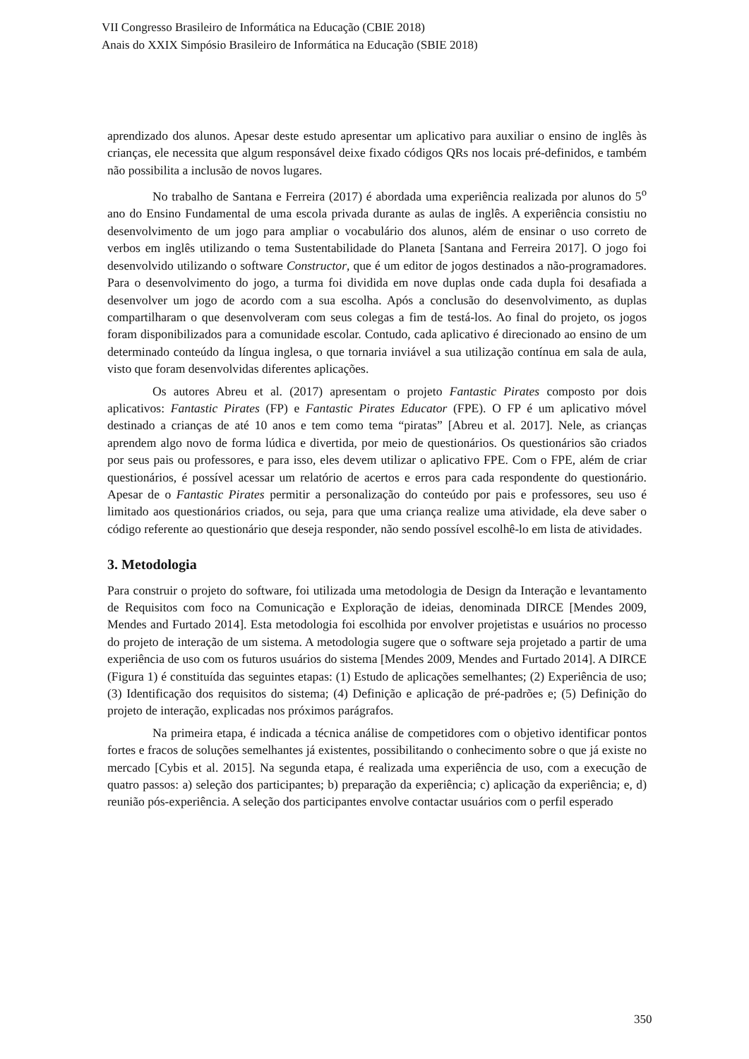VII Congresso Brasileiro de Informática na Educação (CBIE 2018)
Anais do XXIX Simpósio Brasileiro de Informática na Educação (SBIE 2018)
aprendizado dos alunos. Apesar deste estudo apresentar um aplicativo para auxiliar o ensino de inglês às crianças, ele necessita que algum responsável deixe fixado códigos QRs nos locais pré-definidos, e também não possibilita a inclusão de novos lugares.
No trabalho de Santana e Ferreira (2017) é abordada uma experiência realizada por alunos do 5<sup>o</sup> ano do Ensino Fundamental de uma escola privada durante as aulas de inglês. A experiência consistiu no desenvolvimento de um jogo para ampliar o vocabulário dos alunos, além de ensinar o uso correto de verbos em inglês utilizando o tema Sustentabilidade do Planeta [Santana and Ferreira 2017]. O jogo foi desenvolvido utilizando o software Constructor, que é um editor de jogos destinados a não-programadores. Para o desenvolvimento do jogo, a turma foi dividida em nove duplas onde cada dupla foi desafiada a desenvolver um jogo de acordo com a sua escolha. Após a conclusão do desenvolvimento, as duplas compartilharam o que desenvolveram com seus colegas a fim de testá-los. Ao final do projeto, os jogos foram disponibilizados para a comunidade escolar. Contudo, cada aplicativo é direcionado ao ensino de um determinado conteúdo da língua inglesa, o que tornaria inviável a sua utilização contínua em sala de aula, visto que foram desenvolvidas diferentes aplicações.
Os autores Abreu et al. (2017) apresentam o projeto Fantastic Pirates composto por dois aplicativos: Fantastic Pirates (FP) e Fantastic Pirates Educator (FPE). O FP é um aplicativo móvel destinado a crianças de até 10 anos e tem como tema “piratas” [Abreu et al. 2017]. Nele, as crianças aprendem algo novo de forma lúdica e divertida, por meio de questionários. Os questionários são criados por seus pais ou professores, e para isso, eles devem utilizar o aplicativo FPE. Com o FPE, além de criar questionários, é possível acessar um relatório de acertos e erros para cada respondente do questionário. Apesar de o Fantastic Pirates permitir a personalização do conteúdo por pais e professores, seu uso é limitado aos questionários criados, ou seja, para que uma criança realize uma atividade, ela deve saber o código referente ao questionário que deseja responder, não sendo possível escolhê-lo em lista de atividades.
3. Metodologia
Para construir o projeto do software, foi utilizada uma metodologia de Design da Interação e levantamento de Requisitos com foco na Comunicação e Exploração de ideias, denominada DIRCE [Mendes 2009, Mendes and Furtado 2014]. Esta metodologia foi escolhida por envolver projetistas e usuários no processo do projeto de interação de um sistema. A metodologia sugere que o software seja projetado a partir de uma experiência de uso com os futuros usuários do sistema [Mendes 2009, Mendes and Furtado 2014]. A DIRCE (Figura 1) é constituída das seguintes etapas: (1) Estudo de aplicações semelhantes; (2) Experiência de uso; (3) Identificação dos requisitos do sistema; (4) Definição e aplicação de pré-padrões e; (5) Definição do projeto de interação, explicadas nos próximos parágrafos.
Na primeira etapa, é indicada a técnica análise de competidores com o objetivo identificar pontos fortes e fracos de soluções semelhantes já existentes, possibilitando o conhecimento sobre o que já existe no mercado [Cybis et al. 2015]. Na segunda etapa, é realizada uma experiência de uso, com a execução de quatro passos: a) seleção dos participantes; b) preparação da experiência; c) aplicação da experiência; e, d) reunião pós-experiência. A seleção dos participantes envolve contactar usuários com o perfil esperado
350